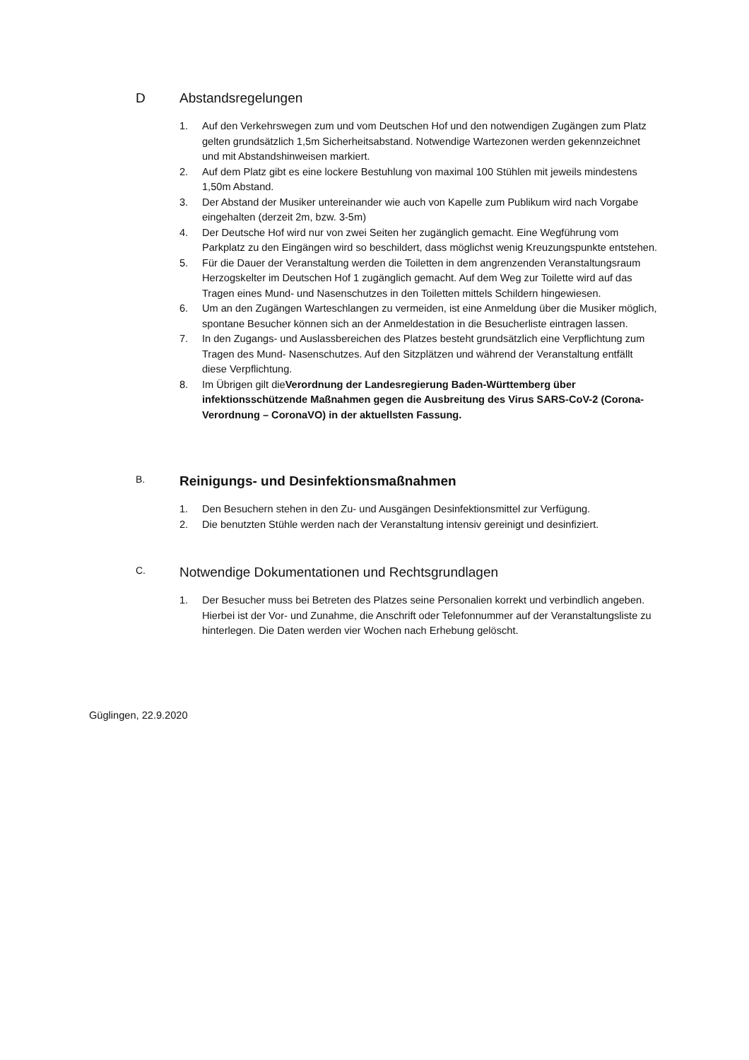D Abstandsregelungen
1. Auf den Verkehrswegen zum und vom Deutschen Hof und den notwendigen Zugängen zum Platz gelten grundsätzlich 1,5m Sicherheitsabstand. Notwendige Wartezonen werden gekennzeichnet und mit Abstandshinweisen markiert.
2. Auf dem Platz gibt es eine lockere Bestuhlung von maximal 100 Stühlen mit jeweils mindestens 1,50m Abstand.
3. Der Abstand der Musiker untereinander wie auch von Kapelle zum Publikum wird nach Vorgabe eingehalten (derzeit 2m, bzw. 3-5m)
4. Der Deutsche Hof wird nur von zwei Seiten her zugänglich gemacht. Eine Wegführung vom Parkplatz zu den Eingängen wird so beschildert, dass möglichst wenig Kreuzungspunkte entstehen.
5. Für die Dauer der Veranstaltung werden die Toiletten in dem angrenzenden Veranstaltungsraum Herzogskelter im Deutschen Hof 1 zugänglich gemacht. Auf dem Weg zur Toilette wird auf das Tragen eines Mund- und Nasenschutzes in den Toiletten mittels Schildern hingewiesen.
6. Um an den Zugängen Warteschlangen zu vermeiden, ist eine Anmeldung über die Musiker möglich, spontane Besucher können sich an der Anmeldestation in die Besucherliste eintragen lassen.
7. In den Zugangs- und Auslassbereichen des Platzes besteht grundsätzlich eine Verpflichtung zum Tragen des Mund- Nasenschutzes. Auf den Sitzplätzen und während der Veranstaltung entfällt diese Verpflichtung.
8. Im Übrigen gilt dieVerordnung der Landesregierung Baden-Württemberg über infektionsschützende Maßnahmen gegen die Ausbreitung des Virus SARS-CoV-2 (Corona-Verordnung – CoronaVO) in der aktuellsten Fassung.
B. Reinigungs- und Desinfektionsmaßnahmen
1. Den Besuchern stehen in den Zu- und Ausgängen Desinfektionsmittel zur Verfügung.
2. Die benutzten Stühle werden nach der Veranstaltung intensiv gereinigt und desinfiziert.
C. Notwendige Dokumentationen und Rechtsgrundlagen
1. Der Besucher muss bei Betreten des Platzes seine Personalien korrekt und verbindlich angeben. Hierbei ist der Vor- und Zunahme, die Anschrift oder Telefonnummer auf der Veranstaltungsliste zu hinterlegen. Die Daten werden vier Wochen nach Erhebung gelöscht.
Güglingen, 22.9.2020